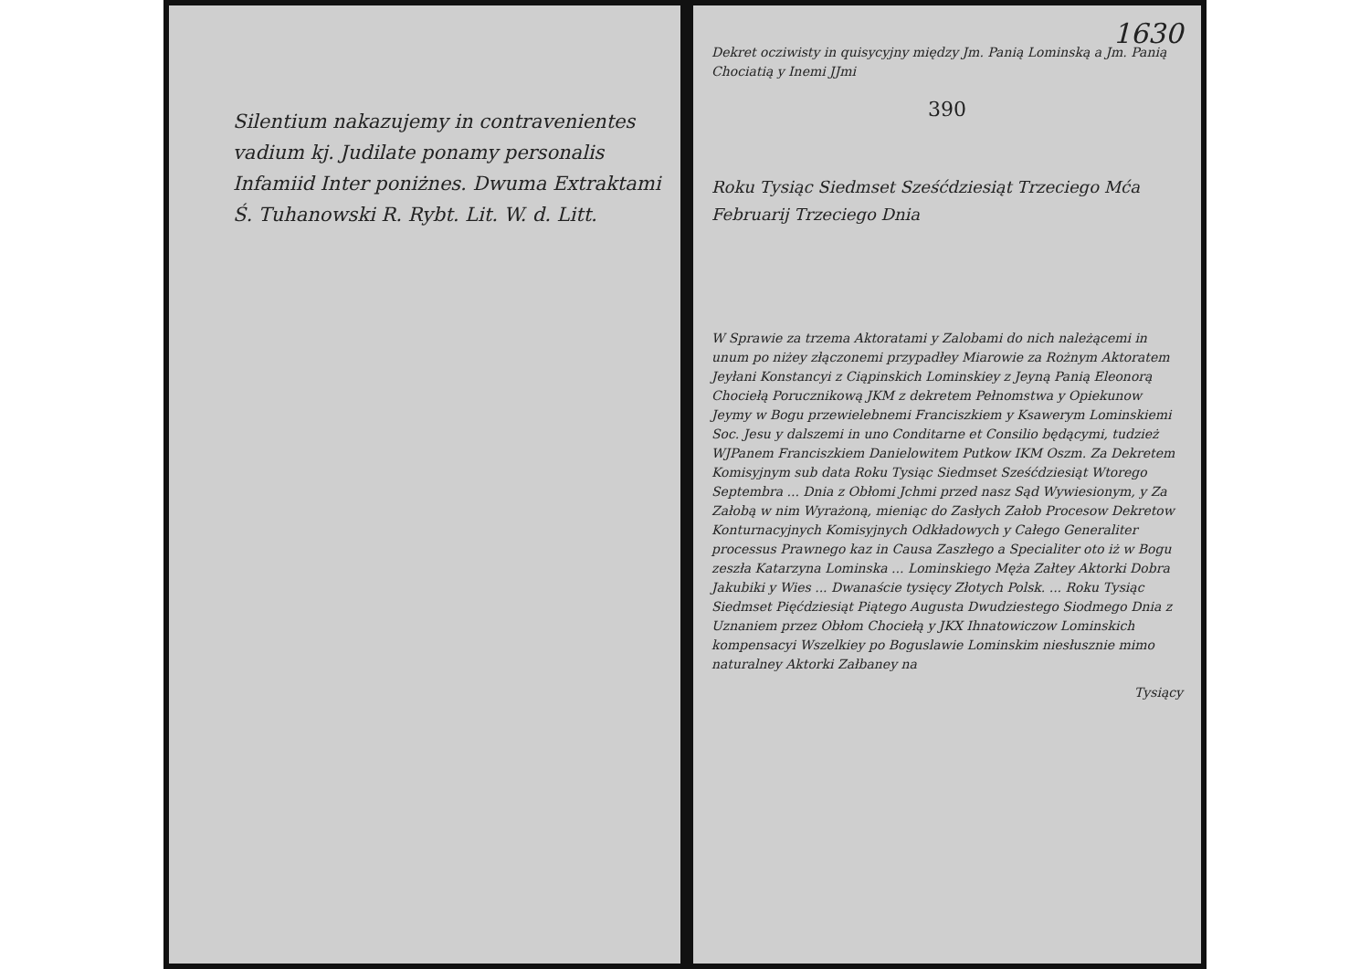Silentium nakazujemy in contravenientes vadium kj. Judilate ponamy personalis Infamiid Inter poniżnes. Dwuma Extraktami Ś. Tuhanowski R. Rybt. Lit. W. d. Litt.
1630
Dekret ocziwisty in quisycyjny między Jm. Panią Lominską a Jm. Panią Chociatią y Inemi JJmi
390
Roku Tysiąc Siedmset Sześćdziesiąt Trzeciego Mća Februarij Trzeciego Dnia
W Sprawie za trzema Aktoratami y Zalobami do nich należącemi in unum po niżey złączonemi przypadłey Miarowie za Rożnym Aktoratem Jeyłani Konstancyi z Ciąpinskich Lominskiey z Jeyną Panią Eleonorą Chociełą Porucznikową JKM z dekretem Pełnomstwa y Opiekunow Jeymy w Bogu przewielebnemi Franciszkiem y Ksawerym Lominskiemi Soc. Jesu y dalszemi in uno Conditarne et Consilio będącymi, tudzież WJPanem Franciszkiem Danielowitem Putkow IKM Oszm. Za Dekretem Komisyjnym sub data Roku Tysiąc Siedmset Sześćdziesiąt Wtorego Septembra ... Dnia z Obłomi Jchmi przed nasz Sąd Wywiesionym, y Za Załobą w nim Wyrażoną, mieniąc do Zasłych Załob Procesow Dekretow Konturnacyjnych Komisyjnych Odkładowych y Całego Generaliter processus Prawnego kaz in Causa Zaszłego a Specialiter oto iż w Bogu zeszła Katarzyna Lominska ... Lominskiego Męża Załtey Aktorki Dobra Jakubiki y Wies ... Dwanaście tysięcy Złotych Polsk. ... Roku Tysiąc Siedmset Pięćdziesiąt Piątego Augusta Dwudziestego Siodmego Dnia z Uznaniem przez Obłom Chociełą y JKX Ihnatowiczow Lominskich kompensacyi Wszelkiey po Boguslawie Lominskim niesłusznie mimo naturalney Aktorki Załbaney na
Tysiący